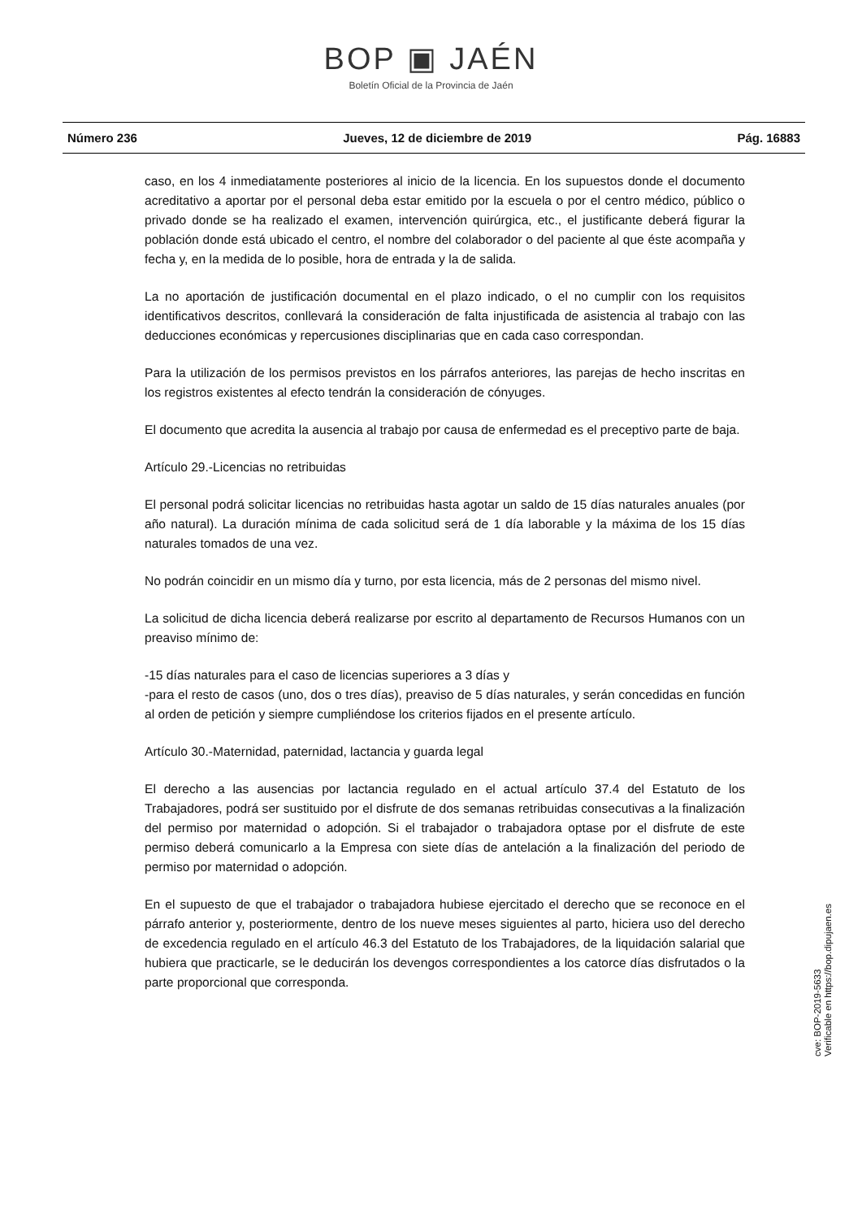BOP ▣ JAÉN
Boletín Oficial de la Provincia de Jaén
Número 236 Jueves, 12 de diciembre de 2019 Pág. 16883
caso, en los 4 inmediatamente posteriores al inicio de la licencia. En los supuestos donde el documento acreditativo a aportar por el personal deba estar emitido por la escuela o por el centro médico, público o privado donde se ha realizado el examen, intervención quirúrgica, etc., el justificante deberá figurar la población donde está ubicado el centro, el nombre del colaborador o del paciente al que éste acompaña y fecha y, en la medida de lo posible, hora de entrada y la de salida.
La no aportación de justificación documental en el plazo indicado, o el no cumplir con los requisitos identificativos descritos, conllevará la consideración de falta injustificada de asistencia al trabajo con las deducciones económicas y repercusiones disciplinarias que en cada caso correspondan.
Para la utilización de los permisos previstos en los párrafos anteriores, las parejas de hecho inscritas en los registros existentes al efecto tendrán la consideración de cónyuges.
El documento que acredita la ausencia al trabajo por causa de enfermedad es el preceptivo parte de baja.
Artículo 29.-Licencias no retribuidas
El personal podrá solicitar licencias no retribuidas hasta agotar un saldo de 15 días naturales anuales (por año natural). La duración mínima de cada solicitud será de 1 día laborable y la máxima de los 15 días naturales tomados de una vez.
No podrán coincidir en un mismo día y turno, por esta licencia, más de 2 personas del mismo nivel.
La solicitud de dicha licencia deberá realizarse por escrito al departamento de Recursos Humanos con un preaviso mínimo de:
-15 días naturales para el caso de licencias superiores a 3 días y
-para el resto de casos (uno, dos o tres días), preaviso de 5 días naturales, y serán concedidas en función al orden de petición y siempre cumpliéndose los criterios fijados en el presente artículo.
Artículo 30.-Maternidad, paternidad, lactancia y guarda legal
El derecho a las ausencias por lactancia regulado en el actual artículo 37.4 del Estatuto de los Trabajadores, podrá ser sustituido por el disfrute de dos semanas retribuidas consecutivas a la finalización del permiso por maternidad o adopción. Si el trabajador o trabajadora optase por el disfrute de este permiso deberá comunicarlo a la Empresa con siete días de antelación a la finalización del periodo de permiso por maternidad o adopción.
En el supuesto de que el trabajador o trabajadora hubiese ejercitado el derecho que se reconoce en el párrafo anterior y, posteriormente, dentro de los nueve meses siguientes al parto, hiciera uso del derecho de excedencia regulado en el artículo 46.3 del Estatuto de los Trabajadores, de la liquidación salarial que hubiera que practicarle, se le deducirán los devengos correspondientes a los catorce días disfrutados o la parte proporcional que corresponda.
cve: BOP-2019-5633
Verificable en https://bop.dipujaen.es